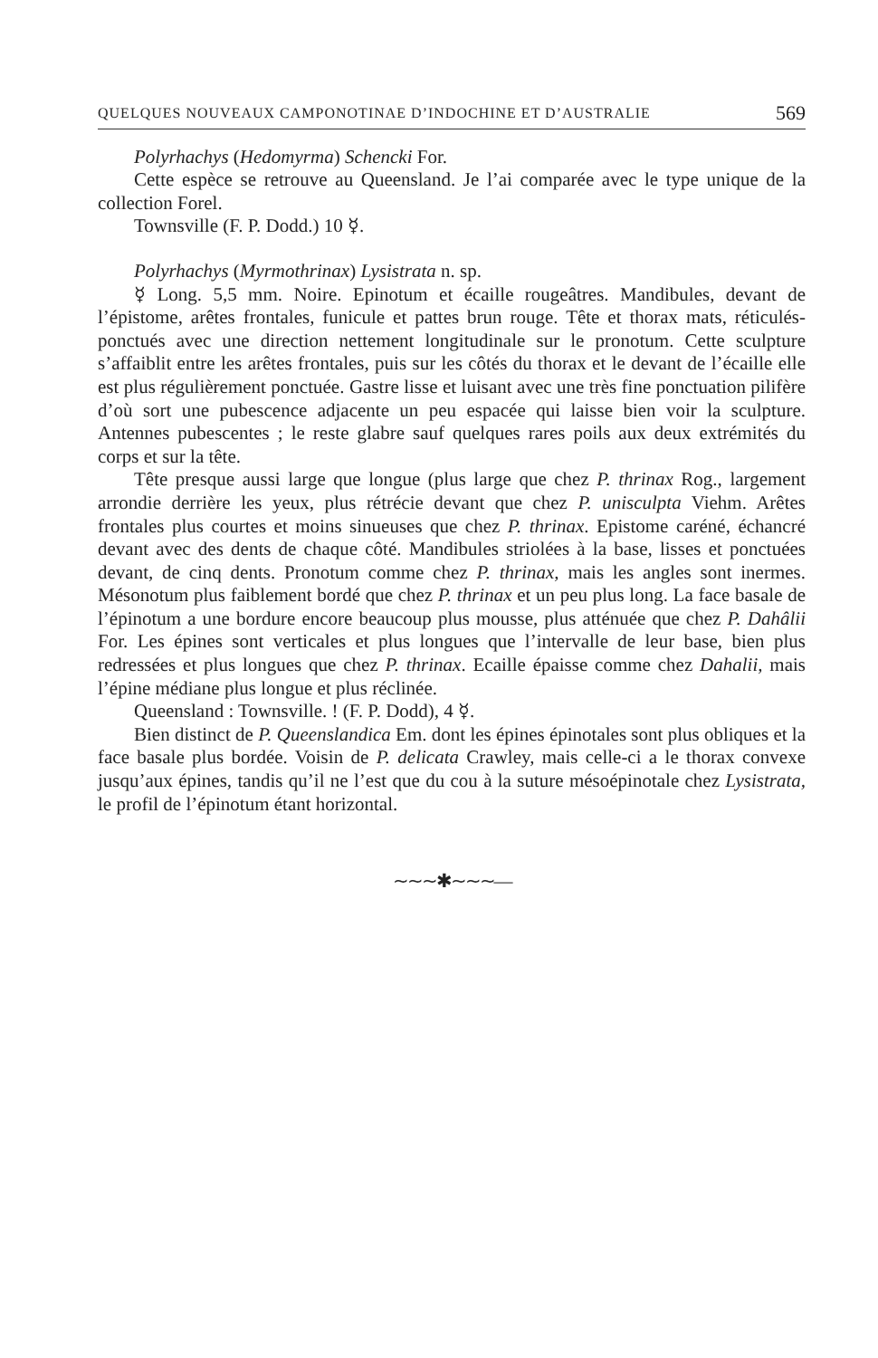QUELQUES NOUVEAUX CAMPONOTINAE D’INDOCHINE ET D’AUSTRALIE 569
Polyrhachys (Hedomyrma) Schencki For.
Cette espèce se retrouve au Queensland. Je l’ai comparée avec le type unique de la collection Forel.
Townsville (F. P. Dodd.) 10 ☿.
Polyrhachys (Myrmothrinax) Lysistrata n. sp.
☿ Long. 5,5 mm. Noire. Epinotum et écaille rougeâtres. Mandibules, devant de l’épistome, arêtes frontales, funicule et pattes brun rouge. Tête et thorax mats, réticulés-ponctués avec une direction nettement longitudinale sur le pronotum. Cette sculpture s’affaiblit entre les arêtes frontales, puis sur les côtés du thorax et le devant de l’écaille elle est plus régulièrement ponctuée. Gastre lisse et luisant avec une très fine ponctuation pilifère d’où sort une pubescence adjacente un peu espacée qui laisse bien voir la sculpture. Antennes pubescentes ; le reste glabre sauf quelques rares poils aux deux extrémités du corps et sur la tête.
Tête presque aussi large que longue (plus large que chez P. thrinax Rog., largement arrondie derrière les yeux, plus rétrécie devant que chez P. unisculpta Viehm. Arêtes frontales plus courtes et moins sinueuses que chez P. thrinax. Epistome caréné, échancré devant avec des dents de chaque côté. Mandibules striolées à la base, lisses et ponctuées devant, de cinq dents. Pronotum comme chez P. thrinax, mais les angles sont inermes. Mésonotum plus faiblement bordé que chez P. thrinax et un peu plus long. La face basale de l’épinotum a une bordure encore beaucoup plus mousse, plus atténuée que chez P. Dahâlii For. Les épines sont verticales et plus longues que l’intervalle de leur base, bien plus redressées et plus longues que chez P. thrinax. Ecaille épaisse comme chez Dahalii, mais l’épine médiane plus longue et plus réclinée.
Queensland : Townsville. ! (F. P. Dodd), 4 ☿.
Bien distinct de P. Queenslandica Em. dont les épines épinotales sont plus obliques et la face basale plus bordée. Voisin de P. delicata Crawley, mais celle-ci a le thorax convexe jusqu’aux épines, tandis qu’il ne l’est que du cou à la suture mésoépinotale chez Lysistrata, le profil de l’épinotum étant horizontal.
∼∼∼✱∼∼∼—